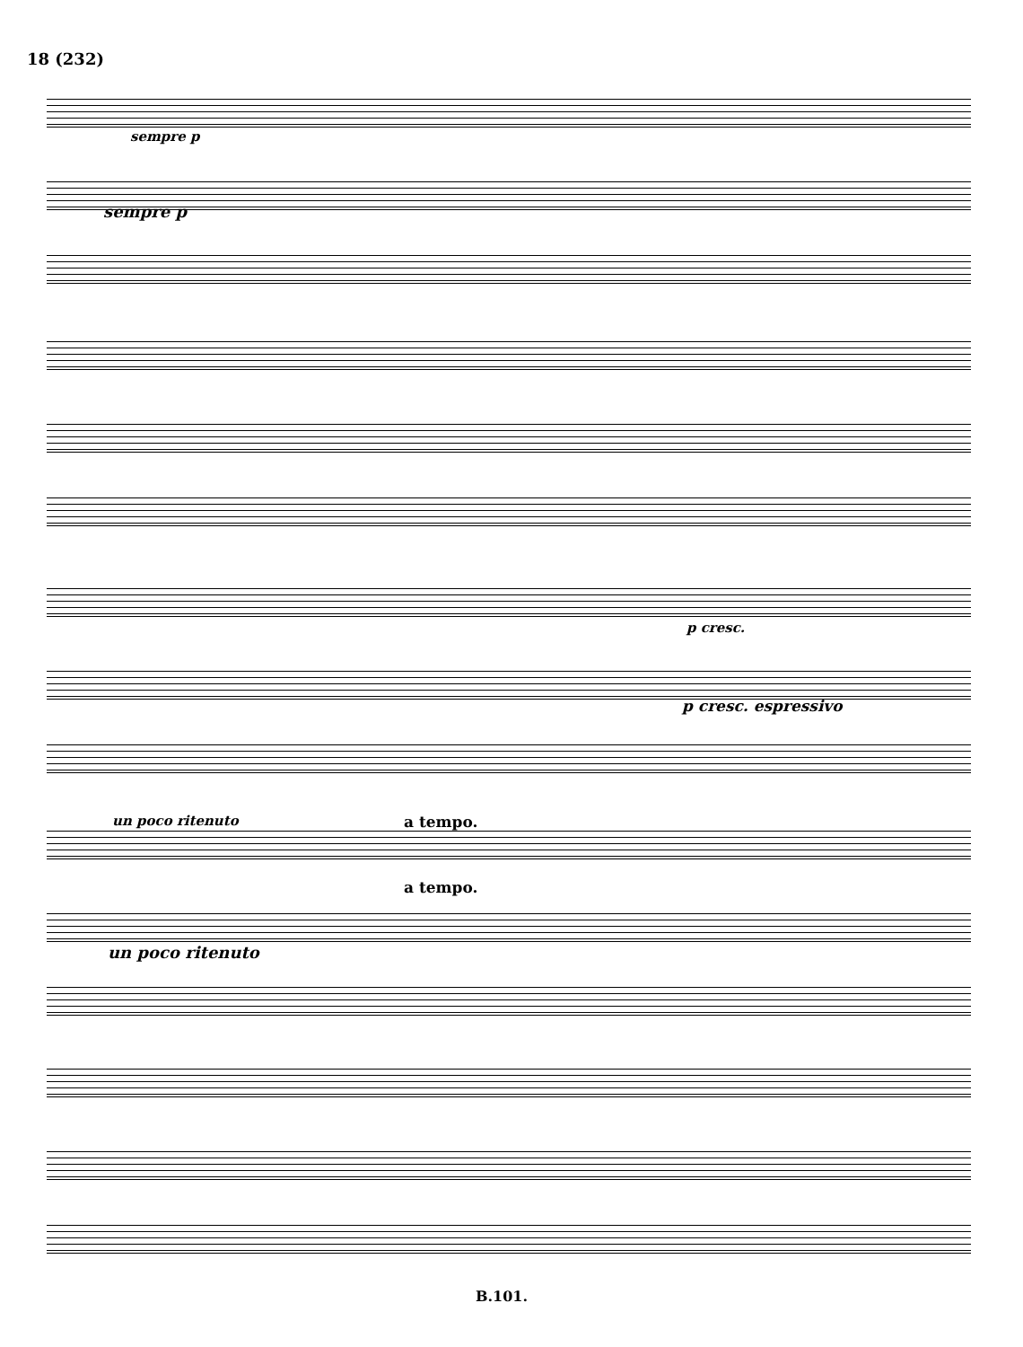18 (232)
sempre p
sempre p
p cresc.
p cresc. espressivo
un poco ritenuto a tempo.
a tempo.
un poco ritenuto
B.101.